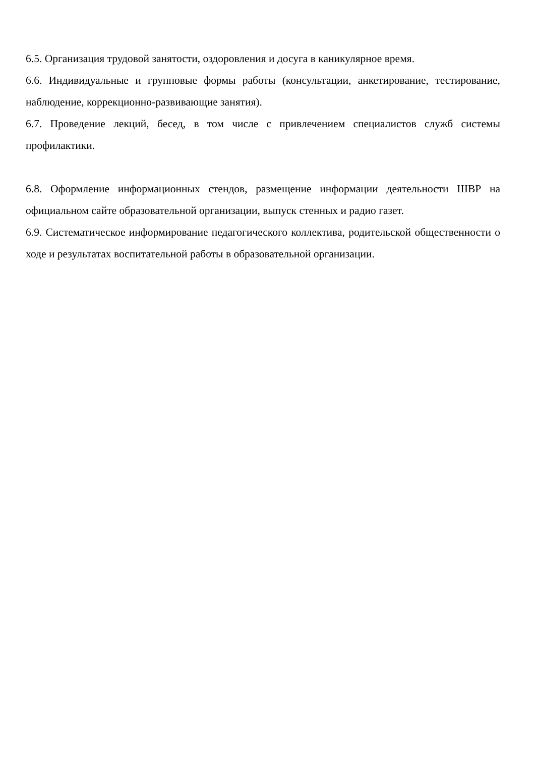6.5. Организация трудовой занятости, оздоровления и досуга в каникулярное время.
6.6. Индивидуальные и групповые формы работы (консультации, анкетирование, тестирование, наблюдение, коррекционно-развивающие занятия).
6.7. Проведение лекций, бесед, в том числе с привлечением специалистов служб системы профилактики.
6.8. Оформление информационных стендов, размещение информации деятельности ШВР на официальном сайте образовательной организации, выпуск стенных и радио газет.
6.9. Систематическое информирование педагогического коллектива, родительской общественности о ходе и результатах воспитательной работы в образовательной организации.